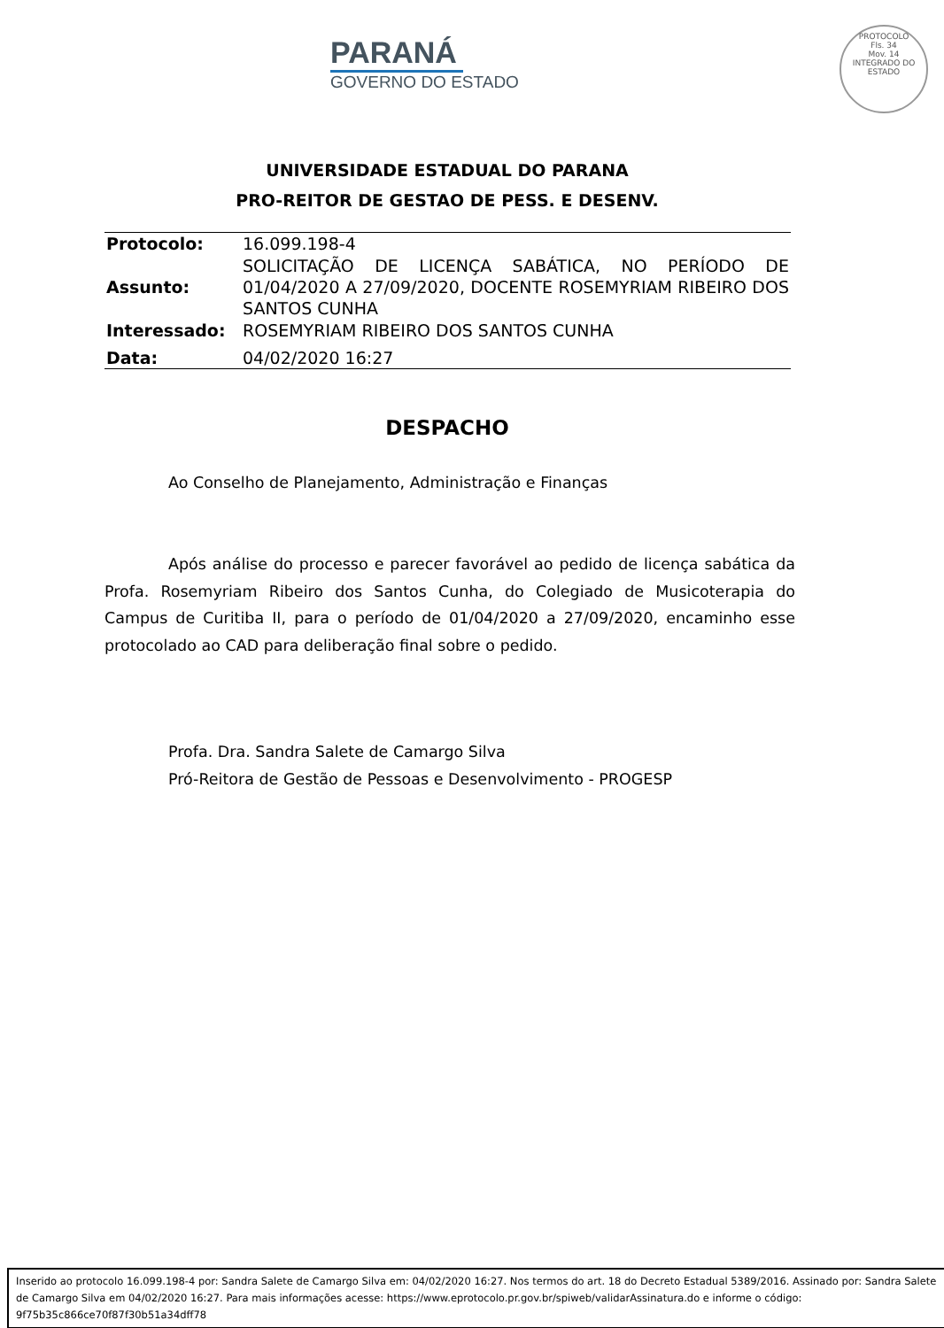PARANÁ
GOVERNO DO ESTADO
PROTOCOLO
Fls. 34
Mov. 14
INTEGRADO DO ESTADO
UNIVERSIDADE ESTADUAL DO PARANA
PRO-REITOR DE GESTAO DE PESS. E DESENV.
| Protocolo: | 16.099.198-4 |
| Assunto: | SOLICITAÇÃO DE LICENÇA SABÁTICA, NO PERÍODO DE 01/04/2020 A 27/09/2020, DOCENTE ROSEMYRIAM RIBEIRO DOS SANTOS CUNHA |
| Interessado: | ROSEMYRIAM RIBEIRO DOS SANTOS CUNHA |
| Data: | 04/02/2020 16:27 |
DESPACHO
Ao Conselho de Planejamento, Administração e Finanças
Após análise do processo e parecer favorável ao pedido de licença sabática da Profa. Rosemyriam Ribeiro dos Santos Cunha, do Colegiado de Musicoterapia do Campus de Curitiba II, para o período de 01/04/2020 a 27/09/2020, encaminho esse protocolado ao CAD para deliberação final sobre o pedido.
Profa. Dra. Sandra Salete de Camargo Silva
Pró-Reitora de Gestão de Pessoas e Desenvolvimento - PROGESP
Inserido ao protocolo 16.099.198-4 por: Sandra Salete de Camargo Silva em: 04/02/2020 16:27. Nos termos do art. 18 do Decreto Estadual 5389/2016. Assinado por: Sandra Salete de Camargo Silva em 04/02/2020 16:27. Para mais informações acesse: https://www.eprotocolo.pr.gov.br/spiweb/validarAssinatura.do e informe o código: 9f75b35c866ce70f87f30b51a34dff78